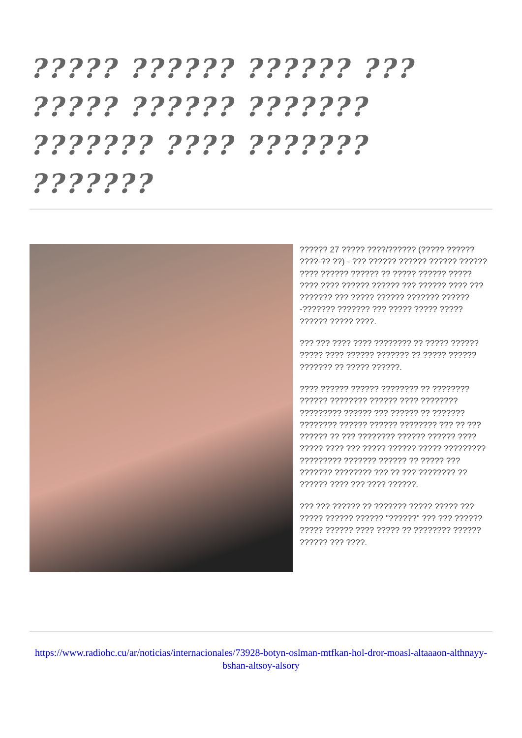????? ?????? ?????? ??? ????? ?????? ??????? ??????? ???? ??????? ???????
?????? 27 ????? ????/?????? (????? ?????? ????-?? ??) - ??? ?????? ?????? ?????? ?????? ???? ?????? ?????? ?? ????? ?????? ????? ???? ???? ?????? ?????? ??? ?????? ???? ??? ??????? ??? ????? ?????? ??????? ??????-??????? ??????? ??? ????? ????? ????? ?????? ????? ????.
??? ??? ???? ???? ???????? ?? ????? ?????? ????? ???? ?????? ??????? ?? ????? ?????? ??????? ?? ????? ??????.
???? ?????? ?????? ???????? ?? ???????? ?????? ???????? ?????? ???? ???????? ????????? ?????? ??? ?????? ?? ??????? ???????? ?????? ?????? ???????? ??? ?? ??? ?????? ?? ??? ???????? ?????? ?????? ???? ????? ???? ??? ????? ?????? ????? ????????? ????????? ??????? ?????? ?? ????? ??? ??????? ???????? ??? ?? ??? ???????? ?? ?????? ???? ??? ???? ??????.
??? ??? ?????? ?? ??????? ????? ????? ??? ????? ?????? ?????? "??????" ??? ??? ?????? ????? ?????? ???? ????? ?? ???????? ?????? ?????? ??? ????.
https://www.radiohc.cu/ar/noticias/internacionales/73928-botyn-oslman-mtfkan-hol-dror-moasl-altaaaon-althnayy-bshan-altsoy-alsory